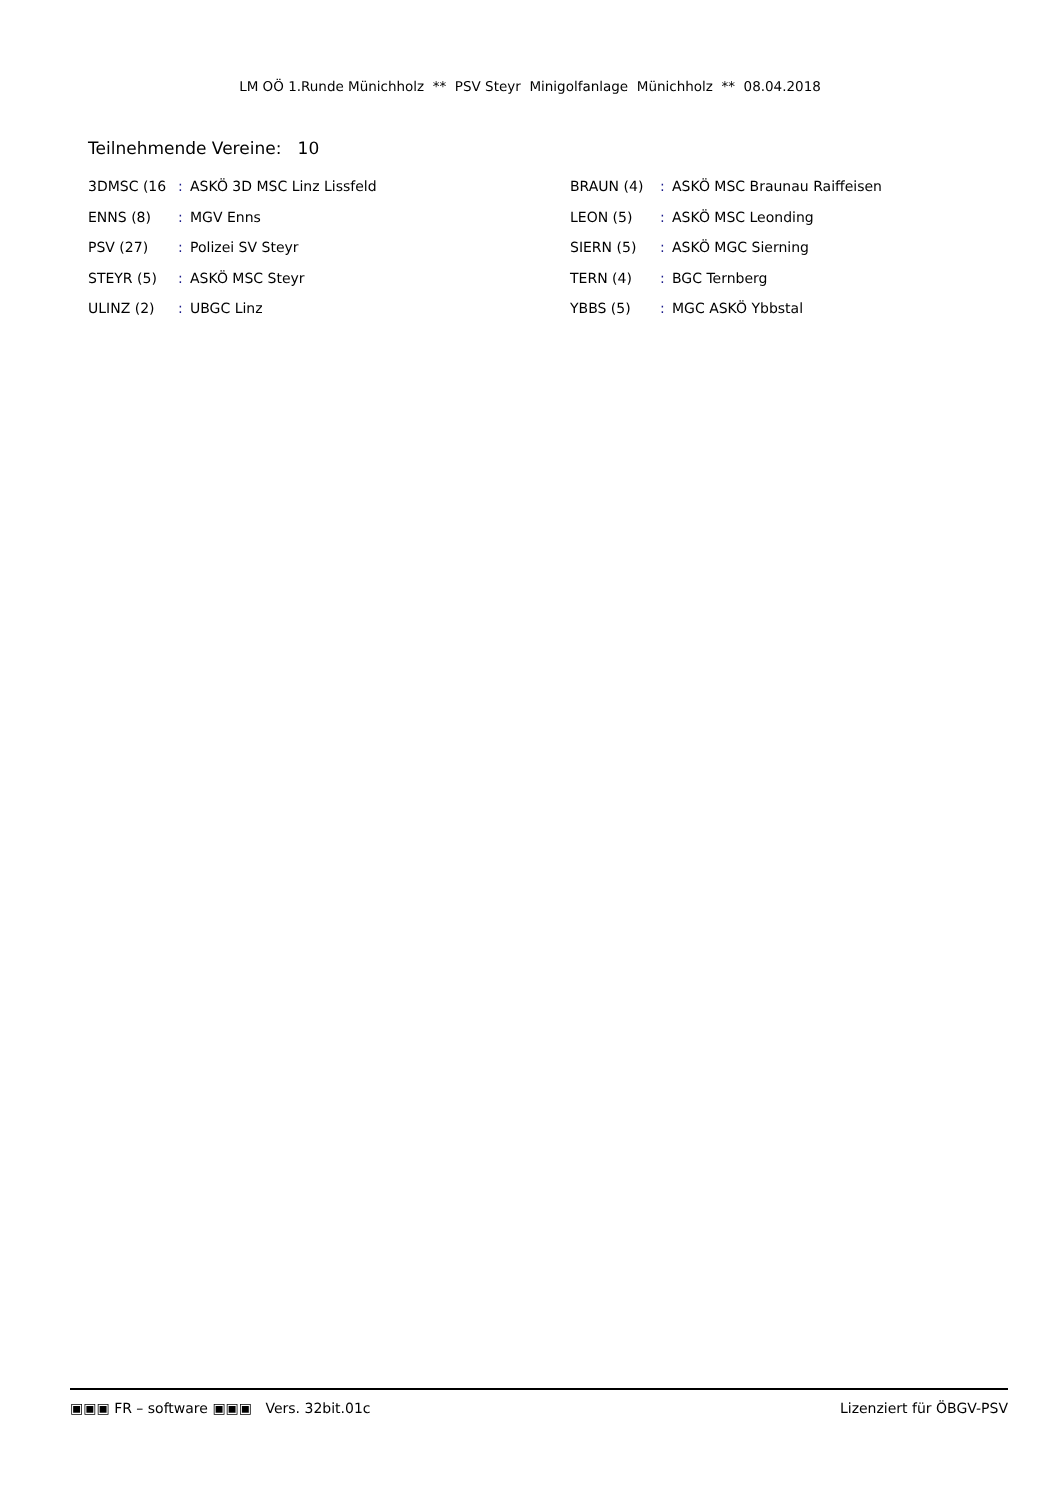LM OÖ 1.Runde Münichholz ** PSV Steyr Minigolfanlage Münichholz ** 08.04.2018
Teilnehmende Vereine: 10
| 3DMSC (16 | : | ASKÖ 3D MSC Linz Lissfeld | BRAUN (4) | : | ASKÖ MSC Braunau Raiffeisen |
| ENNS (8) | : | MGV Enns | LEON (5) | : | ASKÖ MSC Leonding |
| PSV (27) | : | Polizei SV Steyr | SIERN (5) | : | ASKÖ MGC Sierning |
| STEYR (5) | : | ASKÖ MSC Steyr | TERN (4) | : | BGC Ternberg |
| ULINZ (2) | : | UBGC Linz | YBBS (5) | : | MGC ASKÖ Ybbstal |
▣▣▣ FR – software ▣▣▣ Vers. 32bit.01c Lizenziert für ÖBGV-PSV